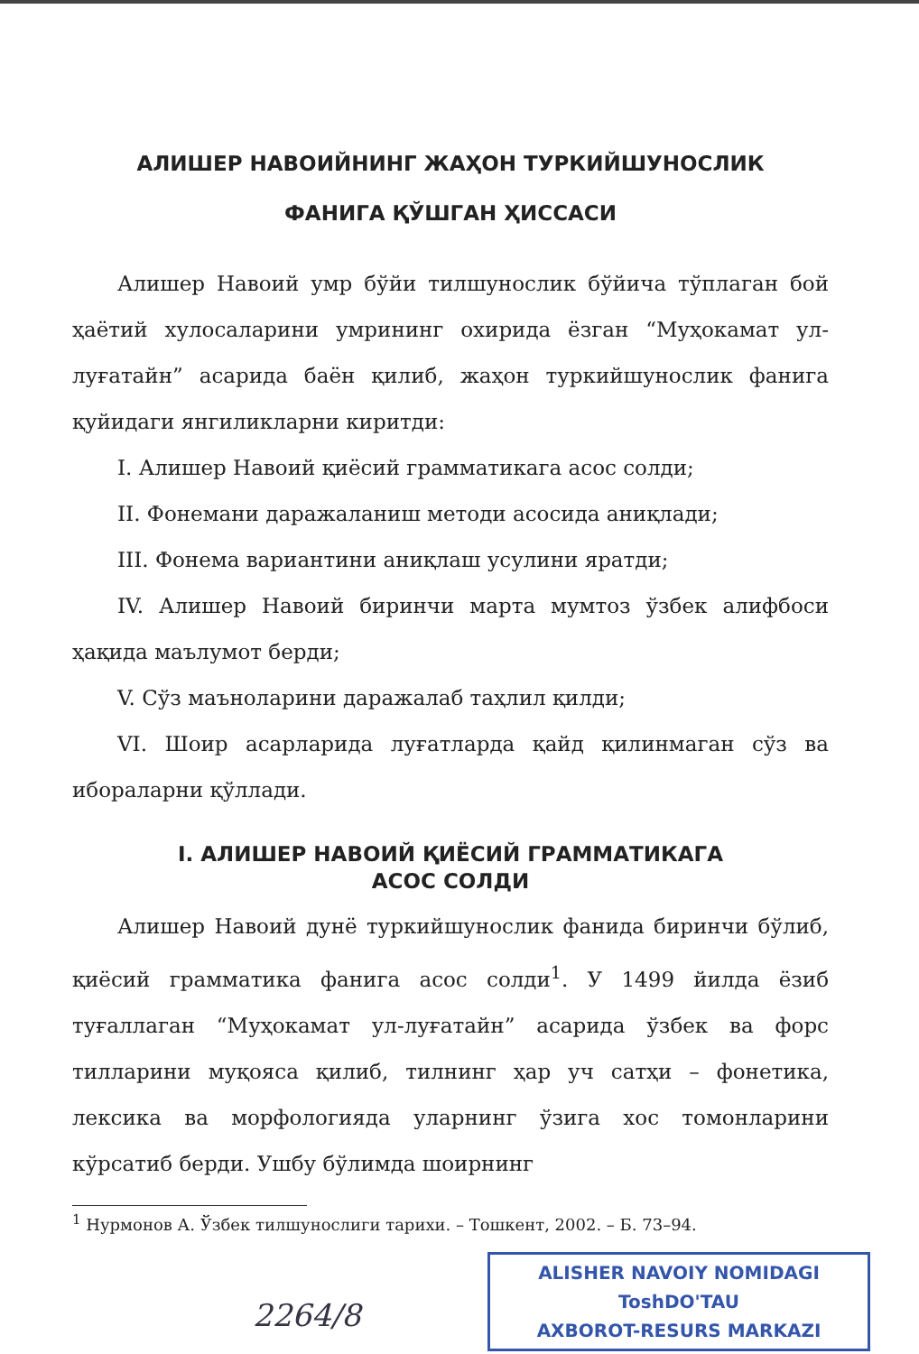АЛИШЕР НАВОИЙНИНГ ЖАҲОН ТУРКИЙШУНОСЛИК
ФАНИГА ҚЎШГАН ҲИССАСИ
Алишер Навоий умр бўйи тилшунослик бўйича тўплаган бой ҳаётий хулосаларини умрининг охирида ёзган “Муҳокамат ул-луғатайн” асарида баён қилиб, жаҳон туркийшунослик фанига қуйидаги янгиликларни киритди:
I. Алишер Навоий қиёсий грамматикага асос солди;
II. Фонемани даражаланиш методи асосида аниқлади;
III. Фонема вариантини аниқлаш усулини яратди;
IV. Алишер Навоий биринчи марта мумтоз ўзбек алифбоси ҳақида маълумот берди;
V. Сўз маъноларини даражалаб таҳлил қилди;
VI. Шоир асарларида луғатларда қайд қилинмаган сўз ва ибораларни қўллади.
I. АЛИШЕР НАВОИЙ ҚИЁСИЙ ГРАММАТИКАГА
АСОС СОЛДИ
Алишер Навоий дунё туркийшунослик фанида биринчи бўлиб, қиёсий грамматика фанига асос солди<sup>1</sup>. У 1499 йилда ёзиб туғаллаган “Муҳокамат ул-луғатайн” асарида ўзбек ва форс тилларини муқояса қилиб, тилнинг ҳар уч сатҳи – фонетика, лексика ва морфологияда уларнинг ўзига хос томонларини кўрсатиб берди. Ушбу бўлимда шоирнинг
<sup>1</sup> Нурмонов А. Ўзбек тилшунослиги тарихи. – Тошкент, 2002. – Б. 73–94.
ALISHER NAVOIY NOMIDAGI
ToshDO'TAU
AXBOROT-RESURS MARKAZI
2264/8